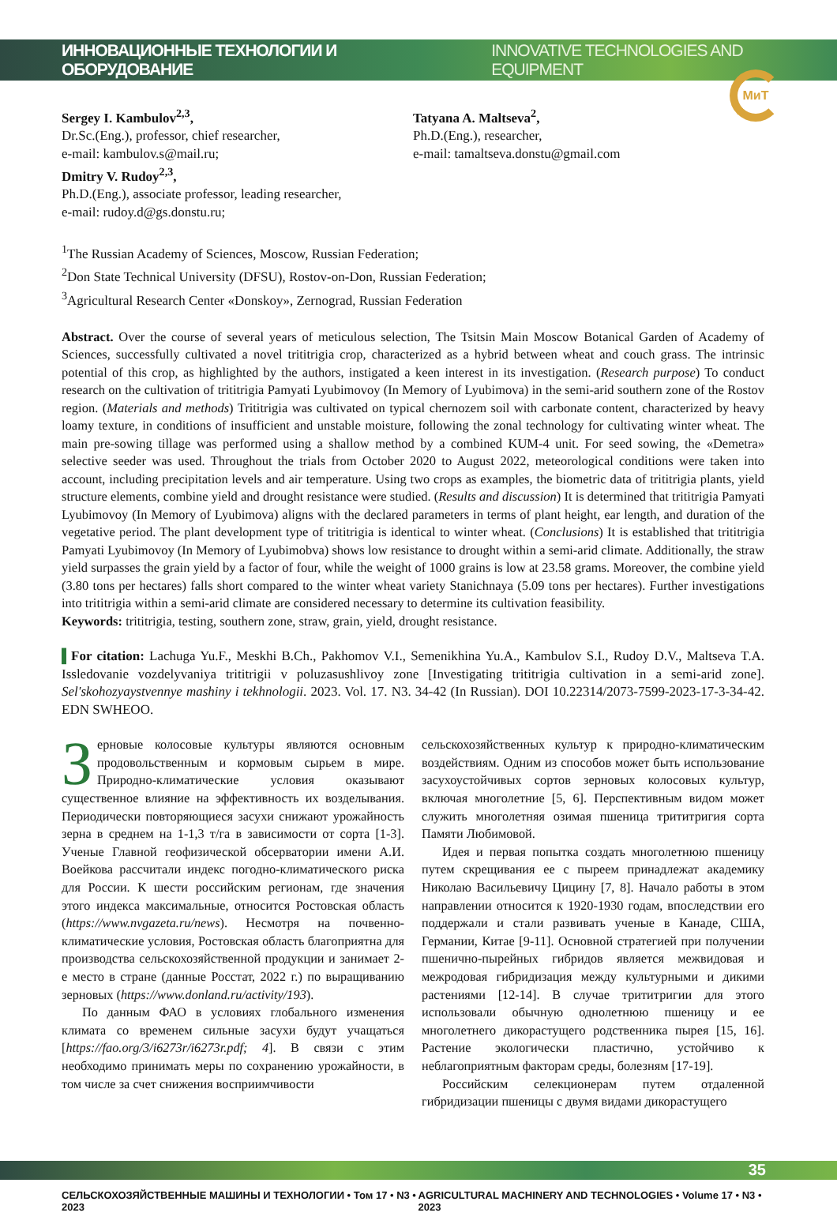ИННОВАЦИОННЫЕ ТЕХНОЛОГИИ И ОБОРУДОВАНИЕ INNOVATIVE TECHNOLOGIES AND EQUIPMENT
МиТ
Sergey I. Kambulov<sup>2,3</sup>,
Dr.Sc.(Eng.), professor, chief researcher,
e-mail: kambulov.s@mail.ru;
Dmitry V. Rudoy<sup>2,3</sup>,
Ph.D.(Eng.), associate professor, leading researcher,
e-mail: rudoy.d@gs.donstu.ru;
Tatyana A. Maltseva<sup>2</sup>,
Ph.D.(Eng.), researcher,
e-mail: tamaltseva.donstu@gmail.com
<sup>1</sup> The Russian Academy of Sciences, Moscow, Russian Federation;
<sup>2</sup> Don State Technical University (DFSU), Rostov-on-Don, Russian Federation;
<sup>3</sup> Agricultural Research Center «Donskoy», Zernograd, Russian Federation
Abstract. Over the course of several years of meticulous selection, The Tsitsin Main Moscow Botanical Garden of Academy of Sciences, successfully cultivated a novel trititrigia crop, characterized as a hybrid between wheat and couch grass. The intrinsic potential of this crop, as highlighted by the authors, instigated a keen interest in its investigation. (Research purpose) To conduct research on the cultivation of trititrigia Pamyati Lyubimovoy (In Memory of Lyubimova) in the semi-arid southern zone of the Rostov region. (Materials and methods) Trititrigia was cultivated on typical chernozem soil with carbonate content, characterized by heavy loamy texture, in conditions of insufficient and unstable moisture, following the zonal technology for cultivating winter wheat. The main pre-sowing tillage was performed using a shallow method by a combined KUM-4 unit. For seed sowing, the «Demetra» selective seeder was used. Throughout the trials from October 2020 to August 2022, meteorological conditions were taken into account, including precipitation levels and air temperature. Using two crops as examples, the biometric data of trititrigia plants, yield structure elements, combine yield and drought resistance were studied. (Results and discussion) It is determined that trititrigia Pamyati Lyubimovoy (In Memory of Lyubimova) aligns with the declared parameters in terms of plant height, ear length, and duration of the vegetative period. The plant development type of trititrigia is identical to winter wheat. (Conclusions) It is established that trititrigia Pamyati Lyubimovoy (In Memory of Lyubimobva) shows low resistance to drought within a semi-arid climate. Additionally, the straw yield surpasses the grain yield by a factor of four, while the weight of 1000 grains is low at 23.58 grams. Moreover, the combine yield (3.80 tons per hectares) falls short compared to the winter wheat variety Stanichnaya (5.09 tons per hectares). Further investigations into trititrigia within a semi-arid climate are considered necessary to determine its cultivation feasibility.
Keywords: trititrigia, testing, southern zone, straw, grain, yield, drought resistance.
▌For citation: Lachuga Yu.F., Meskhi B.Ch., Pakhomov V.I., Semenikhina Yu.A., Kambulov S.I., Rudoy D.V., Maltseva T.A. Issledovanie vozdelyvaniya trititrigii v poluzasushlivoy zone [Investigating trititrigia cultivation in a semi-arid zone]. Sel'skohozyaystvennye mashiny i tekhnologii. 2023. Vol. 17. N3. 34-42 (In Russian). DOI 10.22314/2073-7599-2023-17-3-34-42. EDN SWHEOO.
Зерновые колосовые культуры являются основным продовольственным и кормовым сырьем в мире. Природно-климатические условия оказывают существенное влияние на эффективность их возделывания. Периодически повторяющиеся засухи снижают урожайность зерна в среднем на 1-1,3 т/га в зависимости от сорта [1-3]. Ученые Главной геофизической обсерватории имени А.И. Воейкова рассчитали индекс погодно-климатического риска для России. К шести российским регионам, где значения этого индекса максимальные, относится Ростовская область (https://www.nvgazeta.ru/news). Несмотря на почвенно-климатические условия, Ростовская область благоприятна для производства сельскохозяйственной продукции и занимает 2-е место в стране (данные Росстат, 2022 г.) по выращиванию зерновых (https://www.donland.ru/activity/193).
По данным ФАО в условиях глобального изменения климата со временем сильные засухи будут учащаться [https://fao.org/3/i6273r/i6273r.pdf; 4]. В связи с этим необходимо принимать меры по сохранению урожайности, в том числе за счет снижения восприимчивости
сельскохозяйственных культур к природно-климатическим воздействиям. Одним из способов может быть использование засухоустойчивых сортов зерновых колосовых культур, включая многолетние [5, 6]. Перспективным видом может служить многолетняя озимая пшеница трититригия сорта Памяти Любимовой.
Идея и первая попытка создать многолетнюю пшеницу путем скрещивания ее с пыреем принадлежат академику Николаю Васильевичу Цицину [7, 8]. Начало работы в этом направлении относится к 1920-1930 годам, впоследствии его поддержали и стали развивать ученые в Канаде, США, Германии, Китае [9-11]. Основной стратегией при получении пшенично-пырейных гибридов является межвидовая и межродовая гибридизация между культурными и дикими растениями [12-14]. В случае трититригии для этого использовали обычную однолетнюю пшеницу и ее многолетнего дикорастущего родственника пырея [15, 16]. Растение экологически пластично, устойчиво к неблагоприятным факторам среды, болезням [17-19].
Российским селекционерам путем отдаленной гибридизации пшеницы с двумя видами дикорастущего
35
СЕЛЬСКОХОЗЯЙСТВЕННЫЕ МАШИНЫ И ТЕХНОЛОГИИ • Том 17 • N3 • 2023 AGRICULTURAL MACHINERY AND TECHNOLOGIES • Volume 17 • N3 • 2023